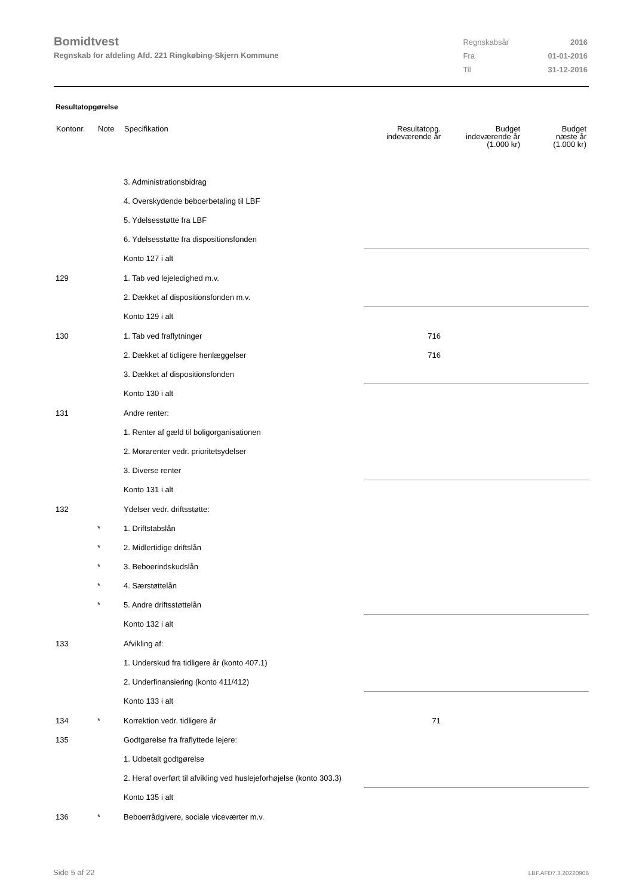Bomidtvest
Regnskab for afdeling Afd. 221 Ringkøbing-Skjern Kommune
| Regnskabsår | 2016 |
| Fra | 01-01-2016 |
| Til | 31-12-2016 |
Resultatopgørelse
| Kontonr. | Note | Specifikation | Resultatopg. indeværende år | Budget indeværende år (1.000 kr) | Budget næste år (1.000 kr) |
| --- | --- | --- | --- | --- | --- |
| | | 3. Administrationsbidrag | | | |
| | | 4. Overskydende beboerbetaling til LBF | | | |
| | | 5. Ydelsesstøtte fra LBF | | | |
| | | 6. Ydelsesstøtte fra dispositionsfonden | | | |
| | | Konto 127 i alt | | | |
| 129 | | 1. Tab ved lejeledighed m.v. | | | |
| | | 2. Dækket af dispositionsfonden m.v. | | | |
| | | Konto 129 i alt | | | |
| 130 | | 1. Tab ved fraflytninger | 716 | | |
| | | 2. Dækket af tidligere henlæggelser | 716 | | |
| | | 3. Dækket af dispositionsfonden | | | |
| | | Konto 130 i alt | | | |
| 131 | | Andre renter: | | | |
| | | 1. Renter af gæld til boligorganisationen | | | |
| | | 2. Morarenter vedr. prioritetsydelser | | | |
| | | 3. Diverse renter | | | |
| | | Konto 131 i alt | | | |
| 132 | | Ydelser vedr. driftsstøtte: | | | |
| | * | 1. Driftstabslån | | | |
| | * | 2. Midlertidige driftslån | | | |
| | * | 3. Beboerindskudslån | | | |
| | * | 4. Særstøttelån | | | |
| | * | 5. Andre driftsstøttelån | | | |
| | | Konto 132 i alt | | | |
| 133 | | Afvikling af: | | | |
| | | 1. Underskud fra tidligere år (konto 407.1) | | | |
| | | 2. Underfinansiering (konto 411/412) | | | |
| | | Konto 133 i alt | | | |
| 134 | * | Korrektion vedr. tidligere år | 71 | | |
| 135 | | Godtgørelse fra fraflyttede lejere: | | | |
| | | 1. Udbetalt godtgørelse | | | |
| | | 2. Heraf overført til afvikling ved huslejeforhøjelse (konto 303.3) | | | |
| | | Konto 135 i alt | | | |
| 136 | * | Beboerrådgivere, sociale viceværter m.v. | | | |
Side 5 af 22 LBF.AFD7.3.20220906